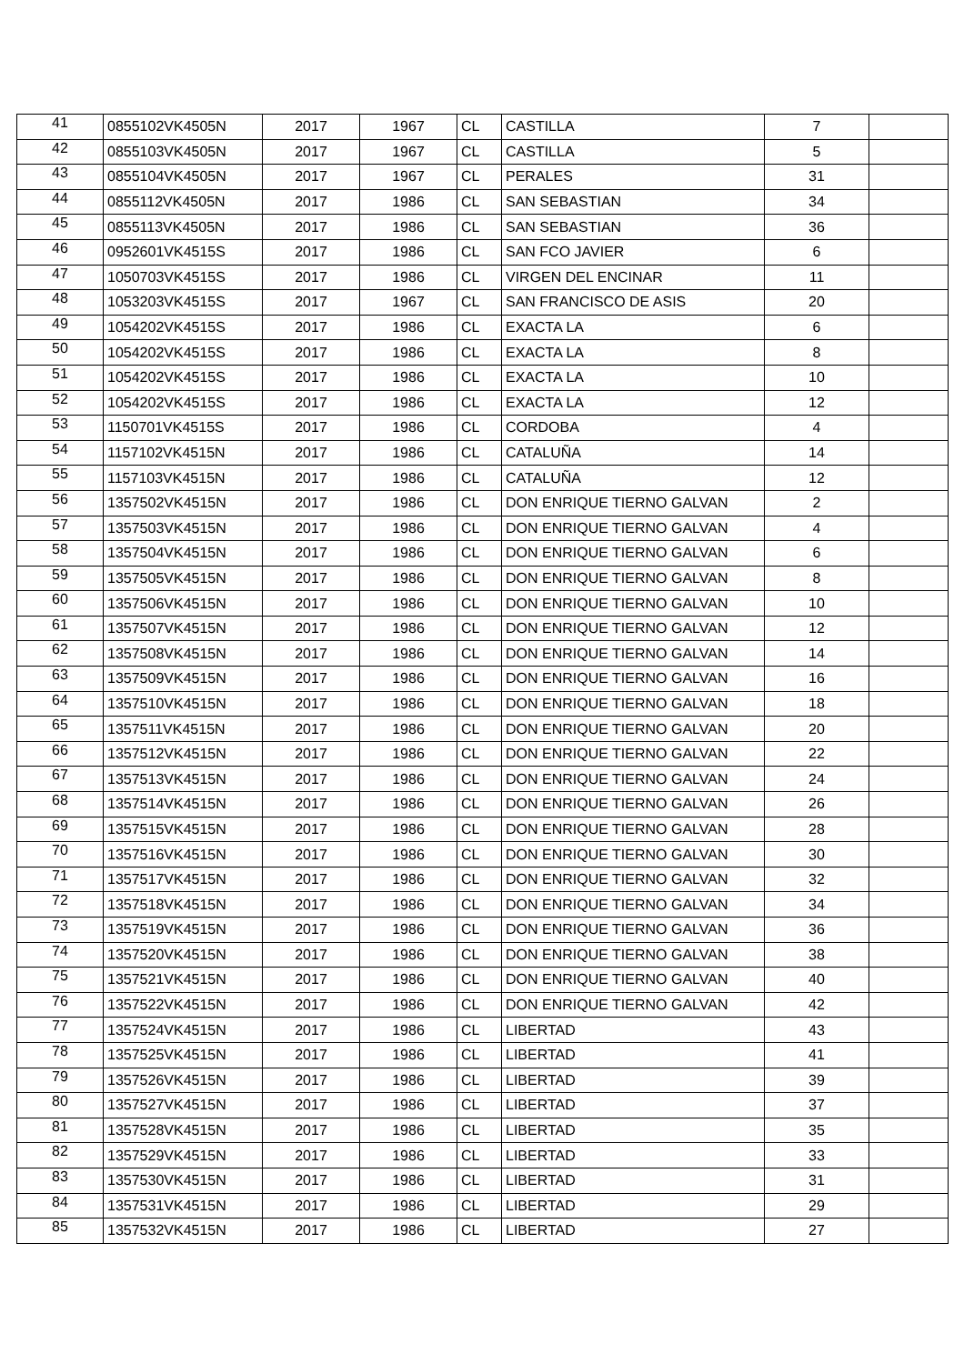| 41 | 0855102VK4505N | 2017 | 1967 | CL | CASTILLA | 7 | |
| 42 | 0855103VK4505N | 2017 | 1967 | CL | CASTILLA | 5 | |
| 43 | 0855104VK4505N | 2017 | 1967 | CL | PERALES | 31 | |
| 44 | 0855112VK4505N | 2017 | 1986 | CL | SAN SEBASTIAN | 34 | |
| 45 | 0855113VK4505N | 2017 | 1986 | CL | SAN SEBASTIAN | 36 | |
| 46 | 0952601VK4515S | 2017 | 1986 | CL | SAN FCO JAVIER | 6 | |
| 47 | 1050703VK4515S | 2017 | 1986 | CL | VIRGEN DEL ENCINAR | 11 | |
| 48 | 1053203VK4515S | 2017 | 1967 | CL | SAN FRANCISCO DE ASIS | 20 | |
| 49 | 1054202VK4515S | 2017 | 1986 | CL | EXACTA LA | 6 | |
| 50 | 1054202VK4515S | 2017 | 1986 | CL | EXACTA LA | 8 | |
| 51 | 1054202VK4515S | 2017 | 1986 | CL | EXACTA LA | 10 | |
| 52 | 1054202VK4515S | 2017 | 1986 | CL | EXACTA LA | 12 | |
| 53 | 1150701VK4515S | 2017 | 1986 | CL | CORDOBA | 4 | |
| 54 | 1157102VK4515N | 2017 | 1986 | CL | CATALUÑA | 14 | |
| 55 | 1157103VK4515N | 2017 | 1986 | CL | CATALUÑA | 12 | |
| 56 | 1357502VK4515N | 2017 | 1986 | CL | DON ENRIQUE TIERNO GALVAN | 2 | |
| 57 | 1357503VK4515N | 2017 | 1986 | CL | DON ENRIQUE TIERNO GALVAN | 4 | |
| 58 | 1357504VK4515N | 2017 | 1986 | CL | DON ENRIQUE TIERNO GALVAN | 6 | |
| 59 | 1357505VK4515N | 2017 | 1986 | CL | DON ENRIQUE TIERNO GALVAN | 8 | |
| 60 | 1357506VK4515N | 2017 | 1986 | CL | DON ENRIQUE TIERNO GALVAN | 10 | |
| 61 | 1357507VK4515N | 2017 | 1986 | CL | DON ENRIQUE TIERNO GALVAN | 12 | |
| 62 | 1357508VK4515N | 2017 | 1986 | CL | DON ENRIQUE TIERNO GALVAN | 14 | |
| 63 | 1357509VK4515N | 2017 | 1986 | CL | DON ENRIQUE TIERNO GALVAN | 16 | |
| 64 | 1357510VK4515N | 2017 | 1986 | CL | DON ENRIQUE TIERNO GALVAN | 18 | |
| 65 | 1357511VK4515N | 2017 | 1986 | CL | DON ENRIQUE TIERNO GALVAN | 20 | |
| 66 | 1357512VK4515N | 2017 | 1986 | CL | DON ENRIQUE TIERNO GALVAN | 22 | |
| 67 | 1357513VK4515N | 2017 | 1986 | CL | DON ENRIQUE TIERNO GALVAN | 24 | |
| 68 | 1357514VK4515N | 2017 | 1986 | CL | DON ENRIQUE TIERNO GALVAN | 26 | |
| 69 | 1357515VK4515N | 2017 | 1986 | CL | DON ENRIQUE TIERNO GALVAN | 28 | |
| 70 | 1357516VK4515N | 2017 | 1986 | CL | DON ENRIQUE TIERNO GALVAN | 30 | |
| 71 | 1357517VK4515N | 2017 | 1986 | CL | DON ENRIQUE TIERNO GALVAN | 32 | |
| 72 | 1357518VK4515N | 2017 | 1986 | CL | DON ENRIQUE TIERNO GALVAN | 34 | |
| 73 | 1357519VK4515N | 2017 | 1986 | CL | DON ENRIQUE TIERNO GALVAN | 36 | |
| 74 | 1357520VK4515N | 2017 | 1986 | CL | DON ENRIQUE TIERNO GALVAN | 38 | |
| 75 | 1357521VK4515N | 2017 | 1986 | CL | DON ENRIQUE TIERNO GALVAN | 40 | |
| 76 | 1357522VK4515N | 2017 | 1986 | CL | DON ENRIQUE TIERNO GALVAN | 42 | |
| 77 | 1357524VK4515N | 2017 | 1986 | CL | LIBERTAD | 43 | |
| 78 | 1357525VK4515N | 2017 | 1986 | CL | LIBERTAD | 41 | |
| 79 | 1357526VK4515N | 2017 | 1986 | CL | LIBERTAD | 39 | |
| 80 | 1357527VK4515N | 2017 | 1986 | CL | LIBERTAD | 37 | |
| 81 | 1357528VK4515N | 2017 | 1986 | CL | LIBERTAD | 35 | |
| 82 | 1357529VK4515N | 2017 | 1986 | CL | LIBERTAD | 33 | |
| 83 | 1357530VK4515N | 2017 | 1986 | CL | LIBERTAD | 31 | |
| 84 | 1357531VK4515N | 2017 | 1986 | CL | LIBERTAD | 29 | |
| 85 | 1357532VK4515N | 2017 | 1986 | CL | LIBERTAD | 27 | |